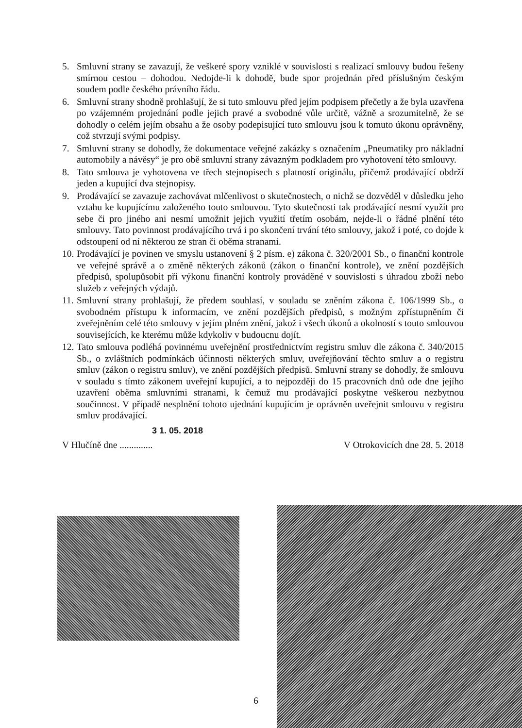5. Smluvní strany se zavazují, že veškeré spory vzniklé v souvislosti s realizací smlouvy budou řešeny smírnou cestou – dohodou. Nedojde-li k dohodě, bude spor projednán před příslušným českým soudem podle českého právního řádu.
6. Smluvní strany shodně prohlašují, že si tuto smlouvu před jejím podpisem přečetly a že byla uzavřena po vzájemném projednání podle jejich pravé a svobodné vůle určitě, vážně a srozumitelně, že se dohodly o celém jejím obsahu a že osoby podepisující tuto smlouvu jsou k tomuto úkonu oprávněny, což stvrzují svými podpisy.
7. Smluvní strany se dohodly, že dokumentace veřejné zakázky s označením „Pneumatiky pro nákladní automobily a návěsy“ je pro obě smluvní strany závazným podkladem pro vyhotovení této smlouvy.
8. Tato smlouva je vyhotovena ve třech stejnopisech s platností originálu, přičemž prodávající obdrží jeden a kupující dva stejnopisy.
9. Prodávající se zavazuje zachovávat mlčenlivost o skutečnostech, o nichž se dozvěděl v důsledku jeho vztahu ke kupujícímu založeného touto smlouvou. Tyto skutečnosti tak prodávající nesmí využít pro sebe či pro jiného ani nesmí umožnit jejich využití třetím osobám, nejde-li o řádné plnění této smlouvy. Tato povinnost prodávajícího trvá i po skončení trvání této smlouvy, jakož i poté, co dojde k odstoupení od ní některou ze stran či oběma stranami.
10. Prodávající je povinen ve smyslu ustanovení § 2 písm. e) zákona č. 320/2001 Sb., o finanční kontrole ve veřejné správě a o změně některých zákonů (zákon o finanční kontrole), ve znění pozdějších předpisů, spolupůsobit při výkonu finanční kontroly prováděné v souvislosti s úhradou zboží nebo služeb z veřejných výdajů.
11. Smluvní strany prohlašují, že předem souhlasí, v souladu se zněním zákona č. 106/1999 Sb., o svobodném přístupu k informacím, ve znění pozdějších předpisů, s možným zpřístupněním či zveřejněním celé této smlouvy v jejím plném znění, jakož i všech úkonů a okolností s touto smlouvou souvisejících, ke kterému může kdykoliv v budoucnu dojít.
12. Tato smlouva podléhá povinnému uveřejnění prostřednictvím registru smluv dle zákona č. 340/2015 Sb., o zvláštních podmínkách účinnosti některých smluv, uveřejňování těchto smluv a o registru smluv (zákon o registru smluv), ve znění pozdějších předpisů. Smluvní strany se dohodly, že smlouvu v souladu s tímto zákonem uveřejní kupující, a to nejpozději do 15 pracovních dnů ode dne jejího uzavření oběma smluvními stranami, k čemuž mu prodávající poskytne veškerou nezbytnou součinnost. V případě nesplnění tohoto ujednání kupujícím je oprávněn uveřejnit smlouvu v registru smluv prodávající.
3 1. 05. 2018
V Hlučíně dne .............. V Otrokovicích dne 28. 5. 2018
6